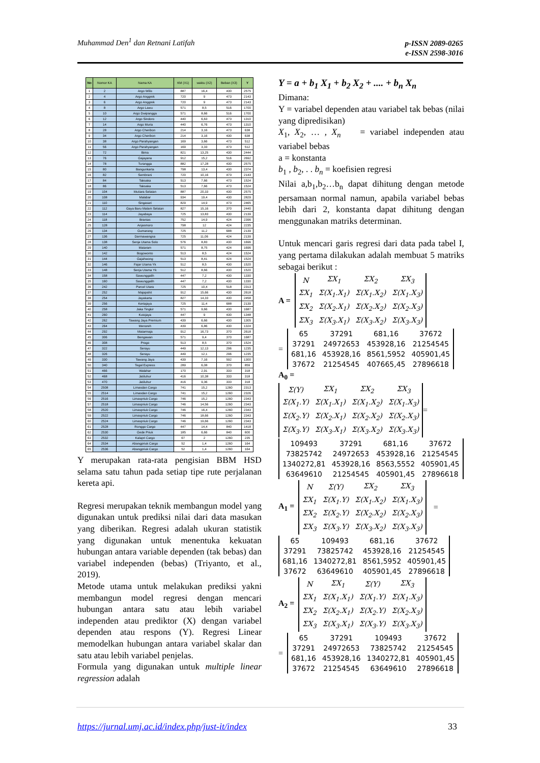Muhammad Den<sup>1</sup> dan Retnani Latifah
p-ISSN 2089-0265
e-ISSN 2598-3016
| No | Nomor KA | Nama KA | KM (X1) | waktu (X2) | Beban (X3) | Y |
| --- | --- | --- | --- | --- | --- | --- |
| 1 | 2 | Argo Wilis | 887 | 16,4 | 430 | 2575 |
| 2 | 4 | Argo Anggrek | 720 | 9 | 473 | 2143 |
| 3 | 6 | Argo Anggrek | 720 | 9 | 473 | 2143 |
| 4 | 8 | Argo Lawu | 571 | 8,5 | 516 | 1700 |
| 5 | 10 | Argo Dwipangga | 571 | 8,66 | 516 | 1700 |
| 6 | 12 | Argo Sindoro | 440 | 6,63 | 473 | 1310 |
| 7 | 14 | Argo Muria | 440 | 6,76 | 473 | 1310 |
| 8 | 28 | Argo Cheribon | 214 | 3,16 | 473 | 638 |
| 9 | 34 | Argo Cheribon | 214 | 3,16 | 430 | 638 |
| 10 | 38 | Argo Parahyangan | 169 | 3,66 | 473 | 512 |
| 11 | 56 | Argo Parahyangan | 169 | 3,33 | 473 | 512 |
| 12 | 72 | Bima | 821 | 13,25 | 430 | 2444 |
| 13 | 76 | Gajayana | 912 | 15,2 | 516 | 2692 |
| 14 | 78 | Turangga | 882 | 17,28 | 430 | 2575 |
| 15 | 80 | Bangunkarta | 798 | 13,4 | 430 | 2374 |
| 16 | 82 | Sembrani | 720 | 10,16 | 473 | 2143 |
| 17 | 84 | Taksaka | 513 | 7,66 | 473 | 1524 |
| 18 | 86 | Taksaka | 513 | 7,66 | 473 | 1524 |
| 19 | 104 | Mutiara Selatan | 887 | 20,33 | 430 | 2575 |
| 20 | 108 | Malabar | 934 | 19,4 | 430 | 2829 |
| 21 | 110 | Singasari | 829 | 14,9 | 473 | 2465 |
| 22 | 112 | Gaya Baru Malam Selatan | 827 | 15,16 | 370 | 2440 |
| 23 | 114 | Jayabaya | 725 | 13,83 | 430 | 2139 |
| 24 | 118 | Brantas | 752 | 14,9 | 424 | 2396 |
| 25 | 128 | Anjasmoro | 798 | 12 | 424 | 2235 |
| 26 | 134 | Gumarang | 725 | 11,2 | 688 | 2139 |
| 27 | 136 | Darmawangsa | 725 | 11,06 | 424 | 2139 |
| 28 | 138 | Senja Utama Solo | 576 | 8,83 | 430 | 1696 |
| 29 | 140 | Mataram | 571 | 8,75 | 424 | 1696 |
| 30 | 142 | Bogowonto | 513 | 8,5 | 424 | 1524 |
| 31 | 144 | Gajahwong | 513 | 8,41 | 424 | 1524 |
| 32 | 146 | Fajar Utama Yk | 512 | 8,5 | 430 | 1520 |
| 33 | 148 | Senja Utama Yk | 512 | 8,66 | 430 | 1520 |
| 34 | 158 | Sawunggalih | 447 | 7,2 | 430 | 1330 |
| 35 | 160 | Sawunggalih | 447 | 7,2 | 430 | 1330 |
| 36 | 242 | Parcel Utara | 725 | 10,4 | 518 | 2313 |
| 37 | 252 | Majapahit | 912 | 15,66 | 430 | 2618 |
| 38 | 254 | Jayakarta | 827 | 14,33 | 430 | 2458 |
| 39 | 256 | Kertajaya | 725 | 11,4 | 688 | 2139 |
| 40 | 258 | Jaka Tingkir | 571 | 9,66 | 430 | 1687 |
| 41 | 260 | Kutojaya | 447 | 9 | 430 | 1348 |
| 42 | 262 | Tawang Jaya Premium | 439 | 6,66 | 430 | 1305 |
| 43 | 264 | Menoreh | 439 | 6,86 | 430 | 1324 |
| 44 | 292 | Matarmaja | 912 | 16,73 | 370 | 2618 |
| 45 | 306 | Bengawan | 571 | 9,4 | 370 | 1687 |
| 46 | 308 | Progo | 513 | 8,5 | 370 | 1524 |
| 47 | 322 | Serayu | 449 | 12,13 | 296 | 1235 |
| 48 | 326 | Serayu | 449 | 12,1 | 296 | 1235 |
| 49 | 330 | Tawang Jaya | 439 | 7,16 | 592 | 1300 |
| 50 | 340 | Tegal Express | 289 | 6,08 | 370 | 859 |
| 51 | 466 | Walahar | 170 | 2,91 | 333 | 318 |
| 52 | 468 | Jatiluhur | 416 | 10,38 | 333 | 318 |
| 53 | 470 | Jatiluhur | 416 | 9,36 | 333 | 318 |
| 54 | 2508 | Limasdan Cargo | 741 | 15,2 | 1260 | 2313 |
| 55 | 2514 | Limasdan Cargo | 741 | 15,2 | 1260 | 2326 |
| 56 | 2516 | Limaspriuk Cargo | 746 | 15,2 | 1260 | 2343 |
| 57 | 2518 | Limaspriuk Cargo | 746 | 14,56 | 1260 | 2343 |
| 58 | 2520 | Limaspriuk Cargo | 746 | 16,4 | 1260 | 2343 |
| 59 | 2522 | Limaspriuk Cargo | 746 | 18,66 | 1260 | 2343 |
| 60 | 2524 | Limaspriuk Cargo | 746 | 19,66 | 1260 | 2343 |
| 61 | 2528 | Ronggo Cargo | 447 | 14,4 | 840 | 1418 |
| 62 | 2530 | Gede Priuk | 185 | 6,66 | 840 | 600 |
| 63 | 2532 | Kalapri Cargo | 67 | 2 | 1260 | 235 |
| 64 | 2534 | Abangpriuk Cargo | 52 | 1,4 | 1260 | 164 |
| 65 | 2536 | Abangpriuk Cargo | 52 | 1,4 | 1260 | 164 |
Y merupakan rata-rata pengisian BBM HSD selama satu tahun pada setiap tipe rute perjalanan kereta api.
Regresi merupakan teknik membangun model yang digunakan untuk prediksi nilai dari data masukan yang diberikan. Regresi adalah ukuran statistik yang digunakan untuk menentuka kekuatan hubungan antara variable dependen (tak bebas) dan variabel independen (bebas) (Triyanto, et al., 2019).
Metode utama untuk melakukan prediksi yakni membangun model regresi dengan mencari hubungan antara satu atau lebih variabel independen atau prediktor (X) dengan variabel dependen atau respons (Y). Regresi Linear memodelkan hubungan antara variabel skalar dan satu atau lebih variabel penjelas.
Formula yang digunakan untuk multiple linear regression adalah
Y = a + b<sub>1</sub> X<sub>1</sub> + b<sub>2</sub> X<sub>2</sub> + .... + b<sub>n</sub> X<sub>n</sub>
Dimana:
Y = variabel dependen atau variabel tak bebas (nilai yang dipredisikan)
X<sub>1</sub>, X<sub>2</sub>, … , X<sub>n</sub> = variabel independen atau variabel bebas
a = konstanta
b<sub>1</sub> , b<sub>2</sub>, . . b<sub>n</sub> = koefisien regresi
Nilai a,b<sub>1</sub>,b<sub>2</sub>…b<sub>n</sub> dapat dihitung dengan metode persamaan normal namun, apabila variabel bebas lebih dari 2, konstanta dapat dihitung dengan menggunakan matriks determinan.
Untuk mencari garis regresi dari data pada tabel I, yang pertama dilakukan adalah membuat 5 matriks sebagai berikut :
A =
| N | ΣX<sub>1</sub> | ΣX<sub>2</sub> | ΣX<sub>3</sub> |
| ΣX<sub>1</sub> | Σ(X<sub>1</sub>.X<sub>1</sub>) | Σ(X<sub>1</sub>.X<sub>2</sub>) | Σ(X<sub>1</sub>.X<sub>3</sub>) |
| ΣX<sub>2</sub> | Σ(X<sub>2</sub>.X<sub>1</sub>) | Σ(X<sub>2</sub>.X<sub>2</sub>) | Σ(X<sub>2</sub>.X<sub>3</sub>) |
| ΣX<sub>3</sub> | Σ(X<sub>3</sub>.X<sub>1</sub>) | Σ(X<sub>3</sub>.X<sub>2</sub>) | Σ(X<sub>3</sub>.X<sub>3</sub>) |
=
| 65 | 37291 | 681,16 | 37672 |
| 37291 | 24972653 | 453928,16 | 21254545 |
| 681,16 | 453928,16 | 8561,5952 | 405901,45 |
| 37672 | 21254545 | 407665,45 | 27896618 |
A<sub>0</sub> =
| Σ(Y) | ΣX<sub>1</sub> | ΣX<sub>2</sub> | ΣX<sub>3</sub> |
| Σ(X<sub>1</sub>.Y) | Σ(X<sub>1</sub>.X<sub>1</sub>) | Σ(X<sub>1</sub>.X<sub>2</sub>) | Σ(X<sub>1</sub>.X<sub>3</sub>) |
| Σ(X<sub>2</sub>.Y) | Σ(X<sub>2</sub>.X<sub>1</sub>) | Σ(X<sub>2</sub>.X<sub>2</sub>) | Σ(X<sub>2</sub>.X<sub>3</sub>) |
| Σ(X<sub>3</sub>.Y) | Σ(X<sub>3</sub>.X<sub>1</sub>) | Σ(X<sub>3</sub>.X<sub>2</sub>) | Σ(X<sub>3</sub>.X<sub>3</sub>) |
=
| 109493 | 37291 | 681,16 | 37672 |
| 73825742 | 24972653 | 453928,16 | 21254545 |
| 1340272,81 | 453928,16 | 8563,5552 | 405901,45 |
| 63649610 | 21254545 | 405901,45 | 27896618 |
A<sub>1</sub> =
| N | Σ(Y) | ΣX<sub>2</sub> | ΣX<sub>3</sub> |
| ΣX<sub>1</sub> | Σ(X<sub>1</sub>.Y) | Σ(X<sub>1</sub>.X<sub>2</sub>) | Σ(X<sub>1</sub>.X<sub>3</sub>) |
| ΣX<sub>2</sub> | Σ(X<sub>2</sub>.Y) | Σ(X<sub>2</sub>.X<sub>2</sub>) | Σ(X<sub>2</sub>.X<sub>3</sub>) |
| ΣX<sub>3</sub> | Σ(X<sub>3</sub>.Y) | Σ(X<sub>3</sub>.X<sub>2</sub>) | Σ(X<sub>3</sub>.X<sub>3</sub>) |
=
| 65 | 109493 | 681,16 | 37672 |
| 37291 | 73825742 | 453928,16 | 21254545 |
| 681,16 | 1340272,81 | 8561,5952 | 405901,45 |
| 37672 | 63649610 | 405901,45 | 27896618 |
A<sub>2</sub> =
| N | ΣX<sub>1</sub> | Σ(Y) | ΣX<sub>3</sub> |
| ΣX<sub>1</sub> | Σ(X<sub>1</sub>.X<sub>1</sub>) | Σ(X<sub>1</sub>.Y) | Σ(X<sub>1</sub>.X<sub>3</sub>) |
| ΣX<sub>2</sub> | Σ(X<sub>2</sub>.X<sub>1</sub>) | Σ(X<sub>2</sub>.Y) | Σ(X<sub>2</sub>.X<sub>3</sub>) |
| ΣX<sub>3</sub> | Σ(X<sub>3</sub>.X<sub>1</sub>) | Σ(X<sub>3</sub>.Y) | Σ(X<sub>3</sub>.X<sub>3</sub>) |
=
| 65 | 37291 | 109493 | 37672 |
| 37291 | 24972653 | 73825742 | 21254545 |
| 681,16 | 453928,16 | 1340272,81 | 405901,45 |
| 37672 | 21254545 | 63649610 | 27896618 |
https://jurnal.umj.ac.id/index.php/just-it/index
33